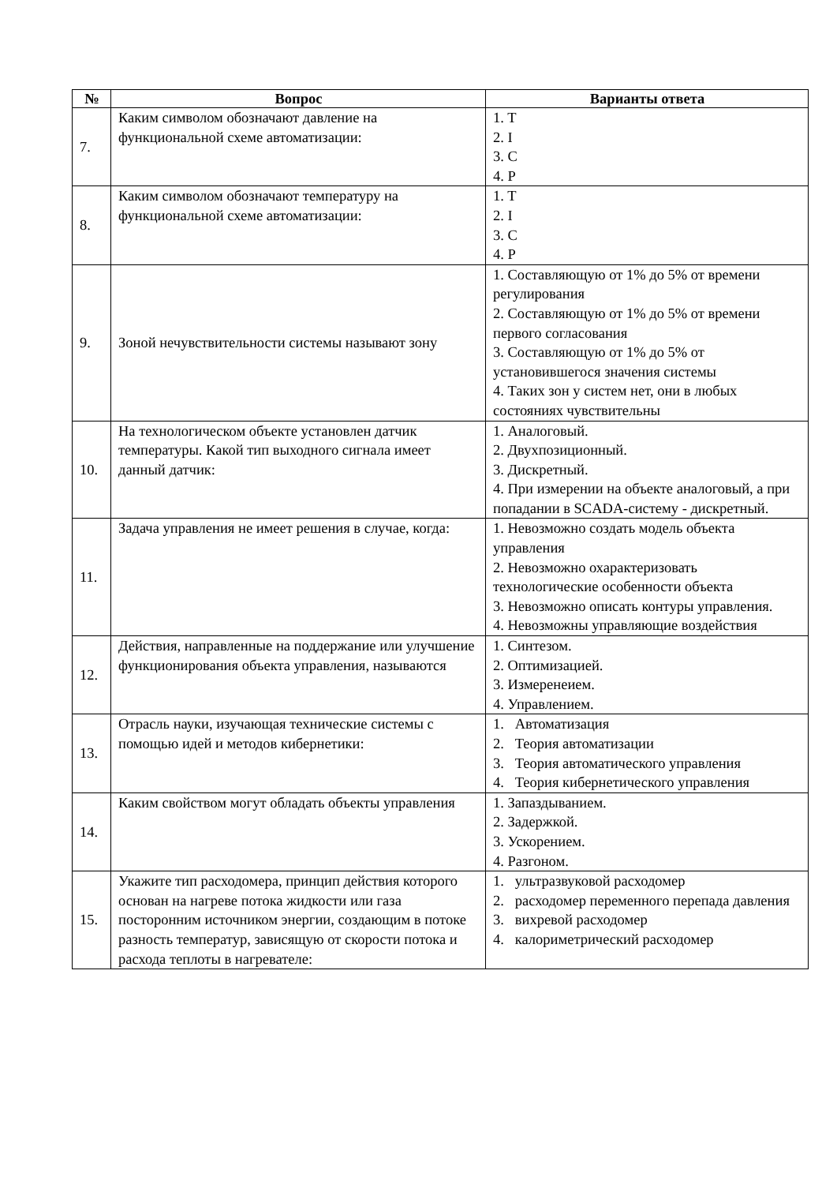| № | Вопрос | Варианты ответа |
| --- | --- | --- |
| 7. | Каким символом обозначают давление на функциональной схеме автоматизации: | 1. T 2. I 3. C 4. P |
| 8. | Каким символом обозначают температуру на функциональной схеме автоматизации: | 1. T 2. I 3. C 4. P |
| 9. | Зоной нечувствительности системы называют зону | 1. Составляющую от 1% до 5% от времени регулирования 2. Составляющую от 1% до 5% от времени первого согласования 3. Составляющую от 1% до 5% от установившегося значения системы 4. Таких зон у систем нет, они в любых состояниях чувствительны |
| 10. | На технологическом объекте установлен датчик температуры. Какой тип выходного сигнала имеет данный датчик: | 1. Аналоговый. 2. Двухпозиционный. 3. Дискретный. 4. При измерении на объекте аналоговый, а при попадании в SCADA-систему - дискретный. |
| 11. | Задача управления не имеет решения в случае, когда: | 1. Невозможно создать модель объекта управления 2. Невозможно охарактеризовать технологические особенности объекта 3. Невозможно описать контуры управления. 4. Невозможны управляющие воздействия |
| 12. | Действия, направленные на поддержание или улучшение функционирования объекта управления, называются | 1. Синтезом. 2. Оптимизацией. 3. Измеренеием. 4. Управлением. |
| 13. | Отрасль науки, изучающая технические системы с помощью идей и методов кибернетики: | 1. Автоматизация 2. Теория автоматизации 3. Теория автоматического управления 4. Теория кибернетического управления |
| 14. | Каким свойством могут обладать объекты управления | 1. Запаздыванием. 2. Задержкой. 3. Ускорением. 4. Разгоном. |
| 15. | Укажите тип расходомера, принцип действия которого основан на нагреве потока жидкости или газа посторонним источником энергии, создающим в потоке разность температур, зависящую от скорости потока и расхода теплоты в нагревателе: | 1. ультразвуковой расходомер 2. расходомер переменного перепада давления 3. вихревой расходомер 4. калориметрический расходомер |